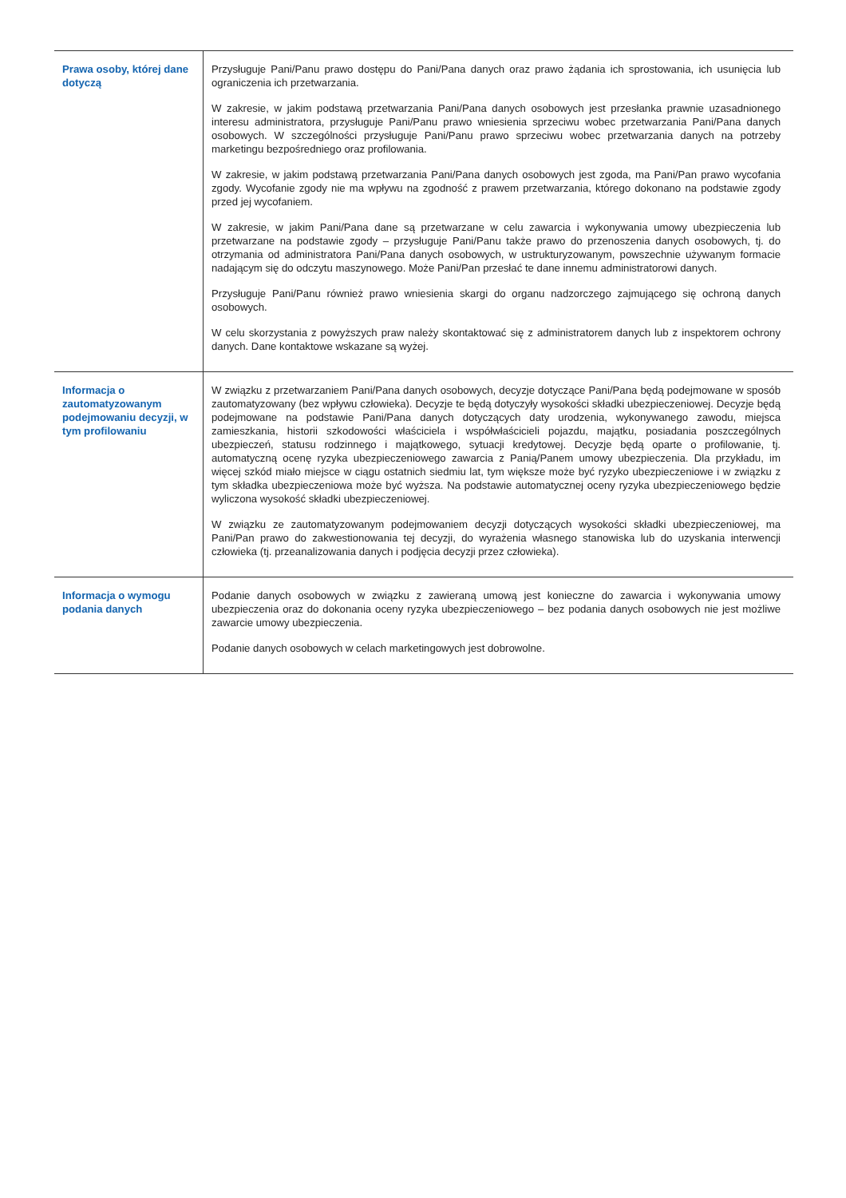| Prawa osoby, której dane dotyczą | Przysługuje Pani/Panu prawo dostępu do Pani/Pana danych oraz prawo żądania ich sprostowania, ich usunięcia lub ograniczenia ich przetwarzania. W zakresie, w jakim podstawą przetwarzania Pani/Pana danych osobowych jest przesłanka prawnie uzasadnionego interesu administratora, przysługuje Pani/Panu prawo wniesienia sprzeciwu wobec przetwarzania Pani/Pana danych osobowych. W szczególności przysługuje Pani/Panu prawo sprzeciwu wobec przetwarzania danych na potrzeby marketingu bezpośredniego oraz profilowania. W zakresie, w jakim podstawą przetwarzania Pani/Pana danych osobowych jest zgoda, ma Pani/Pan prawo wycofania zgody. Wycofanie zgody nie ma wpływu na zgodność z prawem przetwarzania, którego dokonano na podstawie zgody przed jej wycofaniem. W zakresie, w jakim Pani/Pana dane są przetwarzane w celu zawarcia i wykonywania umowy ubezpieczenia lub przetwarzane na podstawie zgody – przysługuje Pani/Panu także prawo do przenoszenia danych osobowych, tj. do otrzymania od administratora Pani/Pana danych osobowych, w ustrukturyzowanym, powszechnie używanym formacie nadającym się do odczytu maszynowego. Może Pani/Pan przesłać te dane innemu administratorowi danych. Przysługuje Pani/Panu również prawo wniesienia skargi do organu nadzorczego zajmującego się ochroną danych osobowych. W celu skorzystania z powyższych praw należy skontaktować się z administratorem danych lub z inspektorem ochrony danych. Dane kontaktowe wskazane są wyżej. |
| Informacja o zautomatyzowanym podejmowaniu decyzji, w tym profilowaniu | W związku z przetwarzaniem Pani/Pana danych osobowych, decyzje dotyczące Pani/Pana będą podejmowane w sposób zautomatyzowany (bez wpływu człowieka). Decyzje te będą dotyczyły wysokości składki ubezpieczeniowej. Decyzje będą podejmowane na podstawie Pani/Pana danych dotyczących daty urodzenia, wykonywanego zawodu, miejsca zamieszkania, historii szkodowości właściciela i współwłaścicieli pojazdu, majątku, posiadania poszczególnych ubezpieczeń, statusu rodzinnego i majątkowego, sytuacji kredytowej. Decyzje będą oparte o profilowanie, tj. automatyczną ocenę ryzyka ubezpieczeniowego zawarcia z Panią/Panem umowy ubezpieczenia. Dla przykładu, im więcej szkód miało miejsce w ciągu ostatnich siedmiu lat, tym większe może być ryzyko ubezpieczeniowe i w związku z tym składka ubezpieczeniowa może być wyższa. Na podstawie automatycznej oceny ryzyka ubezpieczeniowego będzie wyliczona wysokość składki ubezpieczeniowej. W związku ze zautomatyzowanym podejmowaniem decyzji dotyczących wysokości składki ubezpieczeniowej, ma Pani/Pan prawo do zakwestionowania tej decyzji, do wyrażenia własnego stanowiska lub do uzyskania interwencji człowieka (tj. przeanalizowania danych i podjęcia decyzji przez człowieka). |
| Informacja o wymogu podania danych | Podanie danych osobowych w związku z zawieraną umową jest konieczne do zawarcia i wykonywania umowy ubezpieczenia oraz do dokonania oceny ryzyka ubezpieczeniowego – bez podania danych osobowych nie jest możliwe zawarcie umowy ubezpieczenia. Podanie danych osobowych w celach marketingowych jest dobrowolne. |